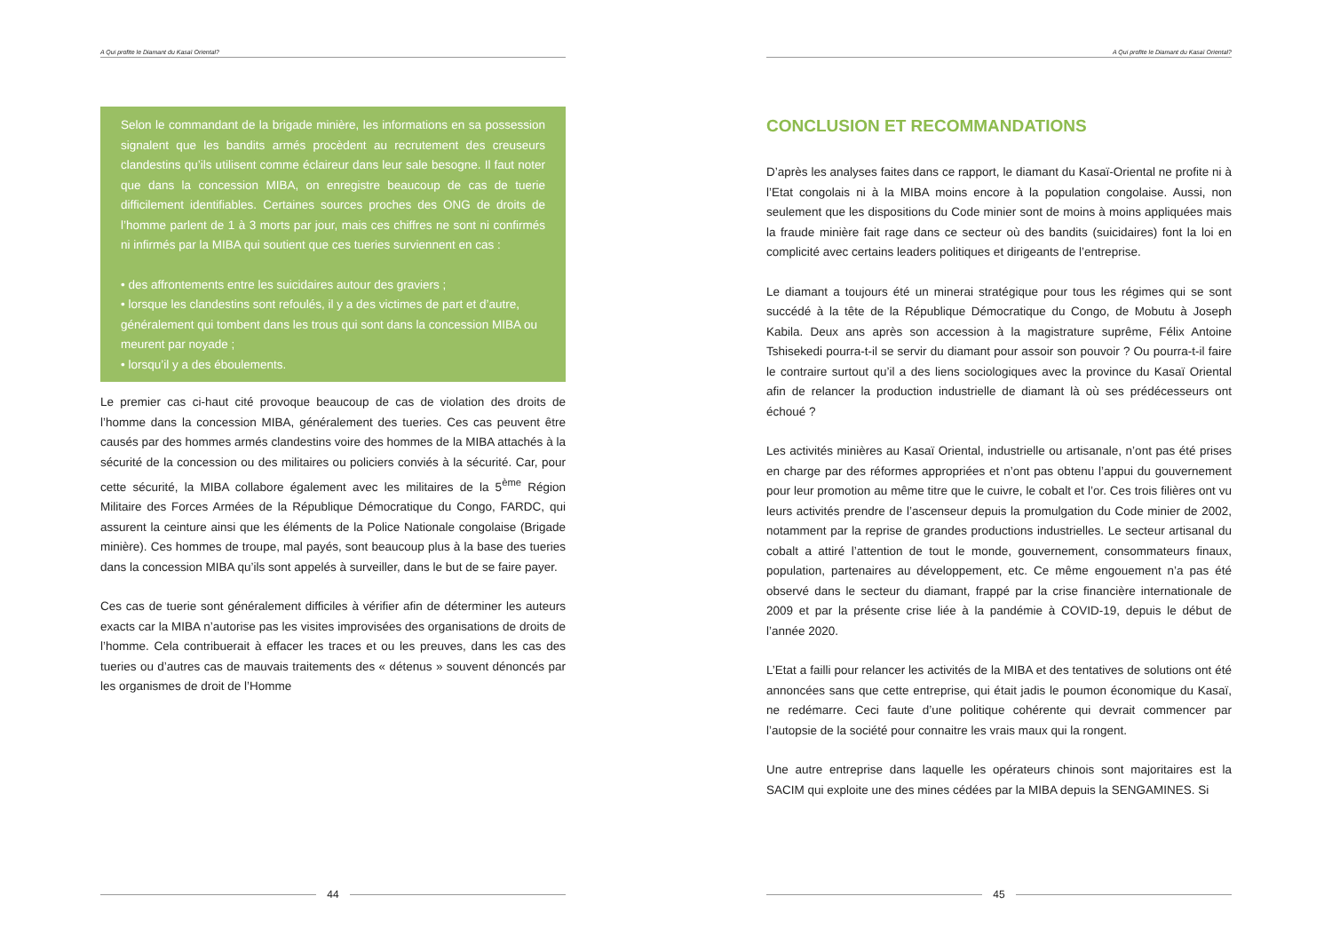A Qui profite le Diamant du Kasaï Oriental?
Selon le commandant de la brigade minière, les informations en sa possession signalent que les bandits armés procèdent au recrutement des creuseurs clandestins qu’ils utilisent comme éclaireur dans leur sale besogne. Il faut noter que dans la concession MIBA, on enregistre beaucoup de cas de tuerie difficilement identifiables. Certaines sources proches des ONG de droits de l’homme parlent de 1 à 3 morts par jour, mais ces chiffres ne sont ni confirmés ni infirmés par la MIBA qui soutient que ces tueries surviennent en cas :
• des affrontements entre les suicidaires autour des graviers ;
• lorsque les clandestins sont refoulés, il y a des victimes de part et d’autre, généralement qui tombent dans les trous qui sont dans la concession MIBA ou meurent par noyade ;
• lorsqu’il y a des éboulements.
Le premier cas ci-haut cité provoque beaucoup de cas de violation des droits de l’homme dans la concession MIBA, généralement des tueries. Ces cas peuvent être causés par des hommes armés clandestins voire des hommes de la MIBA attachés à la sécurité de la concession ou des militaires ou policiers conviés à la sécurité. Car, pour cette sécurité, la MIBA collabore également avec les militaires de la 5<sup>ème</sup> Région Militaire des Forces Armées de la République Démocratique du Congo, FARDC, qui assurent la ceinture ainsi que les éléments de la Police Nationale congolaise (Brigade minière). Ces hommes de troupe, mal payés, sont beaucoup plus à la base des tueries dans la concession MIBA qu’ils sont appelés à surveiller, dans le but de se faire payer.
Ces cas de tuerie sont généralement difficiles à vérifier afin de déterminer les auteurs exacts car la MIBA n’autorise pas les visites improvisées des organisations de droits de l’homme. Cela contribuerait à effacer les traces et ou les preuves, dans les cas des tueries ou d’autres cas de mauvais traitements des « détenus » souvent dénoncés par les organismes de droit de l’Homme
44
A Qui profite le Diamant du Kasaï Oriental?
CONCLUSION ET RECOMMANDATIONS
D’après les analyses faites dans ce rapport, le diamant du Kasaï-Oriental ne profite ni à l’Etat congolais ni à la MIBA moins encore à la population congolaise. Aussi, non seulement que les dispositions du Code minier sont de moins à moins appliquées mais la fraude minière fait rage dans ce secteur où des bandits (suicidaires) font la loi en complicité avec certains leaders politiques et dirigeants de l’entreprise.
Le diamant a toujours été un minerai stratégique pour tous les régimes qui se sont succédé à la tête de la République Démocratique du Congo, de Mobutu à Joseph Kabila. Deux ans après son accession à la magistrature suprême, Félix Antoine Tshisekedi pourra-t-il se servir du diamant pour assoir son pouvoir ? Ou pourra-t-il faire le contraire surtout qu’il a des liens sociologiques avec la province du Kasaï Oriental afin de relancer la production industrielle de diamant là où ses prédécesseurs ont échoué ?
Les activités minières au Kasaï Oriental, industrielle ou artisanale, n’ont pas été prises en charge par des réformes appropriées et n’ont pas obtenu l’appui du gouvernement pour leur promotion au même titre que le cuivre, le cobalt et l’or. Ces trois filières ont vu leurs activités prendre de l’ascenseur depuis la promulgation du Code minier de 2002, notamment par la reprise de grandes productions industrielles. Le secteur artisanal du cobalt a attiré l’attention de tout le monde, gouvernement, consommateurs finaux, population, partenaires au développement, etc. Ce même engouement n’a pas été observé dans le secteur du diamant, frappé par la crise financière internationale de 2009 et par la présente crise liée à la pandémie à COVID-19, depuis le début de l’année 2020.
L’Etat a failli pour relancer les activités de la MIBA et des tentatives de solutions ont été annoncées sans que cette entreprise, qui était jadis le poumon économique du Kasaï, ne redémarre. Ceci faute d’une politique cohérente qui devrait commencer par l’autopsie de la société pour connaitre les vrais maux qui la rongent.
Une autre entreprise dans laquelle les opérateurs chinois sont majoritaires est la SACIM qui exploite une des mines cédées par la MIBA depuis la SENGAMINES. Si
45